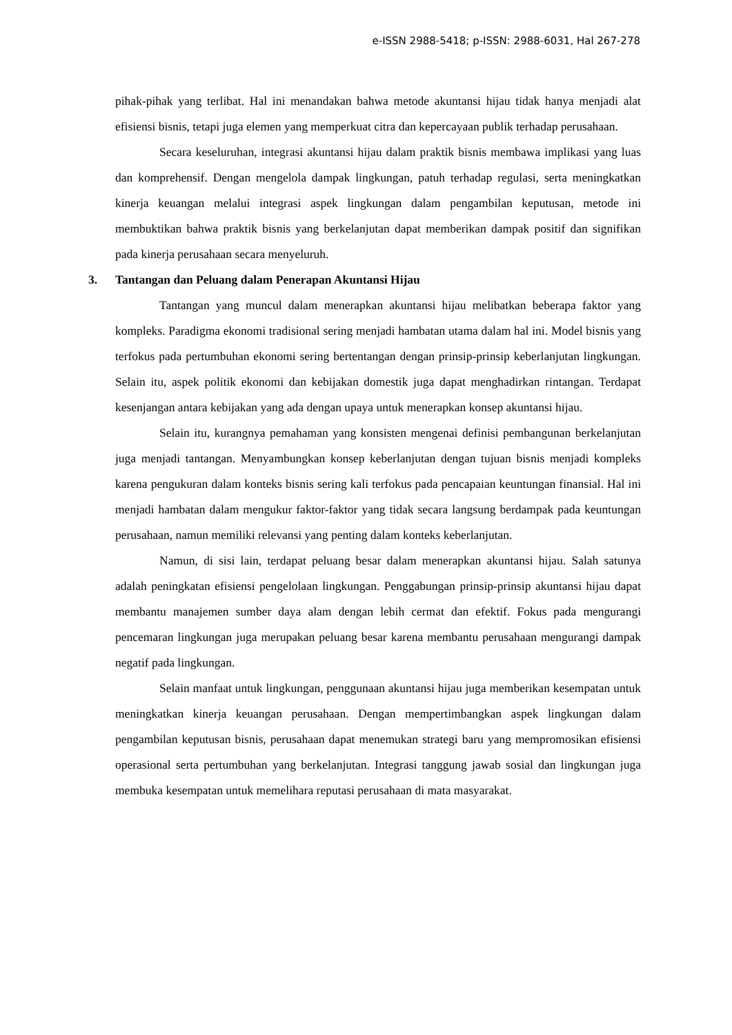e-ISSN 2988-5418; p-ISSN: 2988-6031, Hal 267-278
pihak-pihak yang terlibat. Hal ini menandakan bahwa metode akuntansi hijau tidak hanya menjadi alat efisiensi bisnis, tetapi juga elemen yang memperkuat citra dan kepercayaan publik terhadap perusahaan.
Secara keseluruhan, integrasi akuntansi hijau dalam praktik bisnis membawa implikasi yang luas dan komprehensif. Dengan mengelola dampak lingkungan, patuh terhadap regulasi, serta meningkatkan kinerja keuangan melalui integrasi aspek lingkungan dalam pengambilan keputusan, metode ini membuktikan bahwa praktik bisnis yang berkelanjutan dapat memberikan dampak positif dan signifikan pada kinerja perusahaan secara menyeluruh.
3. Tantangan dan Peluang dalam Penerapan Akuntansi Hijau
Tantangan yang muncul dalam menerapkan akuntansi hijau melibatkan beberapa faktor yang kompleks. Paradigma ekonomi tradisional sering menjadi hambatan utama dalam hal ini. Model bisnis yang terfokus pada pertumbuhan ekonomi sering bertentangan dengan prinsip-prinsip keberlanjutan lingkungan. Selain itu, aspek politik ekonomi dan kebijakan domestik juga dapat menghadirkan rintangan. Terdapat kesenjangan antara kebijakan yang ada dengan upaya untuk menerapkan konsep akuntansi hijau.
Selain itu, kurangnya pemahaman yang konsisten mengenai definisi pembangunan berkelanjutan juga menjadi tantangan. Menyambungkan konsep keberlanjutan dengan tujuan bisnis menjadi kompleks karena pengukuran dalam konteks bisnis sering kali terfokus pada pencapaian keuntungan finansial. Hal ini menjadi hambatan dalam mengukur faktor-faktor yang tidak secara langsung berdampak pada keuntungan perusahaan, namun memiliki relevansi yang penting dalam konteks keberlanjutan.
Namun, di sisi lain, terdapat peluang besar dalam menerapkan akuntansi hijau. Salah satunya adalah peningkatan efisiensi pengelolaan lingkungan. Penggabungan prinsip-prinsip akuntansi hijau dapat membantu manajemen sumber daya alam dengan lebih cermat dan efektif. Fokus pada mengurangi pencemaran lingkungan juga merupakan peluang besar karena membantu perusahaan mengurangi dampak negatif pada lingkungan.
Selain manfaat untuk lingkungan, penggunaan akuntansi hijau juga memberikan kesempatan untuk meningkatkan kinerja keuangan perusahaan. Dengan mempertimbangkan aspek lingkungan dalam pengambilan keputusan bisnis, perusahaan dapat menemukan strategi baru yang mempromosikan efisiensi operasional serta pertumbuhan yang berkelanjutan. Integrasi tanggung jawab sosial dan lingkungan juga membuka kesempatan untuk memelihara reputasi perusahaan di mata masyarakat.